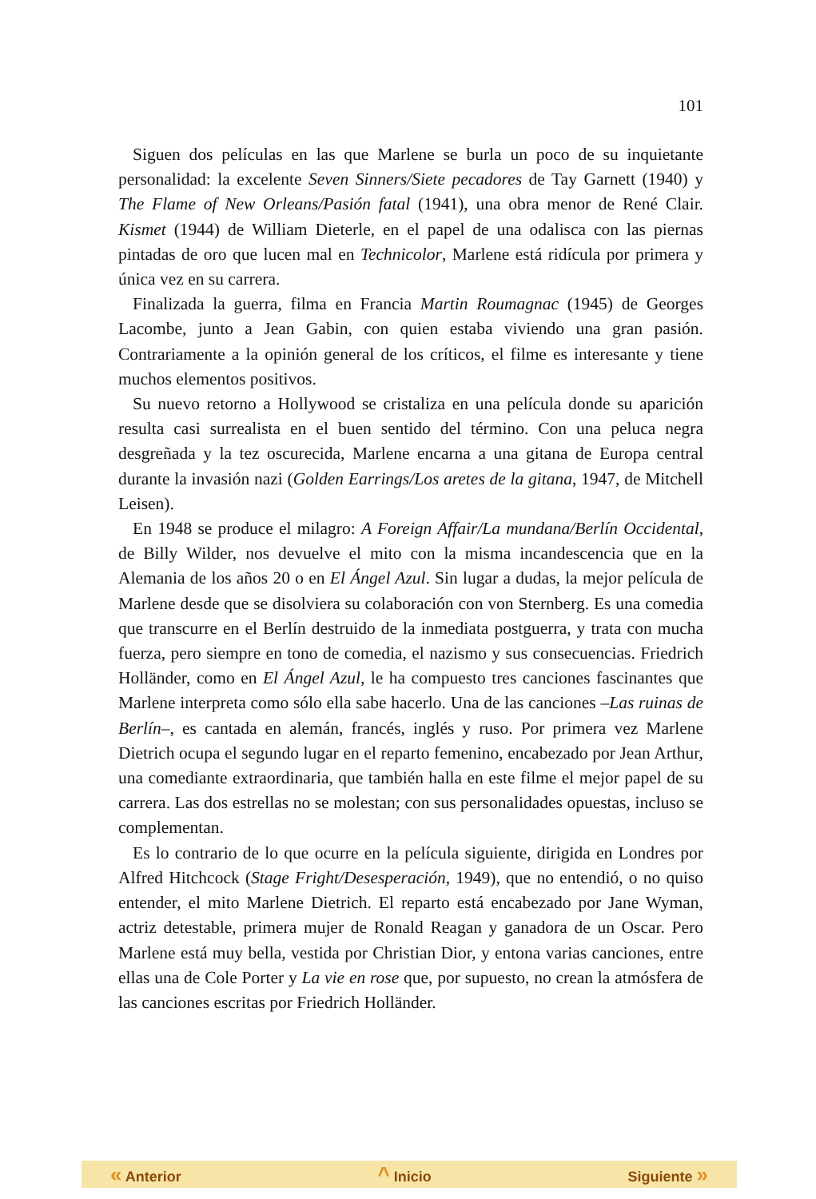101
Siguen dos películas en las que Marlene se burla un poco de su inquietante personalidad: la excelente Seven Sinners/Siete pecadores de Tay Garnett (1940) y The Flame of New Orleans/Pasión fatal (1941), una obra menor de René Clair. Kismet (1944) de William Dieterle, en el papel de una odalisca con las piernas pintadas de oro que lucen mal en Technicolor, Marlene está ridícula por primera y única vez en su carrera.
Finalizada la guerra, filma en Francia Martin Roumagnac (1945) de Georges Lacombe, junto a Jean Gabin, con quien estaba viviendo una gran pasión. Contrariamente a la opinión general de los críticos, el filme es interesante y tiene muchos elementos positivos.
Su nuevo retorno a Hollywood se cristaliza en una película donde su aparición resulta casi surrealista en el buen sentido del término. Con una peluca negra desgreñada y la tez oscurecida, Marlene encarna a una gitana de Europa central durante la invasión nazi (Golden Earrings/Los aretes de la gitana, 1947, de Mitchell Leisen).
En 1948 se produce el milagro: A Foreign Affair/La mundana/Berlín Occidental, de Billy Wilder, nos devuelve el mito con la misma incandescencia que en la Alemania de los años 20 o en El Ángel Azul. Sin lugar a dudas, la mejor película de Marlene desde que se disolviera su colaboración con von Sternberg. Es una comedia que transcurre en el Berlín destruido de la inmediata postguerra, y trata con mucha fuerza, pero siempre en tono de comedia, el nazismo y sus consecuencias. Friedrich Holländer, como en El Ángel Azul, le ha compuesto tres canciones fascinantes que Marlene interpreta como sólo ella sabe hacerlo. Una de las canciones –Las ruinas de Berlín–, es cantada en alemán, francés, inglés y ruso. Por primera vez Marlene Dietrich ocupa el segundo lugar en el reparto femenino, encabezado por Jean Arthur, una comediante extraordinaria, que también halla en este filme el mejor papel de su carrera. Las dos estrellas no se molestan; con sus personalidades opuestas, incluso se complementan.
Es lo contrario de lo que ocurre en la película siguiente, dirigida en Londres por Alfred Hitchcock (Stage Fright/Desesperación, 1949), que no entendió, o no quiso entender, el mito Marlene Dietrich. El reparto está encabezado por Jane Wyman, actriz detestable, primera mujer de Ronald Reagan y ganadora de un Oscar. Pero Marlene está muy bella, vestida por Christian Dior, y entona varias canciones, entre ellas una de Cole Porter y La vie en rose que, por supuesto, no crean la atmósfera de las canciones escritas por Friedrich Holländer.
« Anterior ^ Inicio Siguiente »